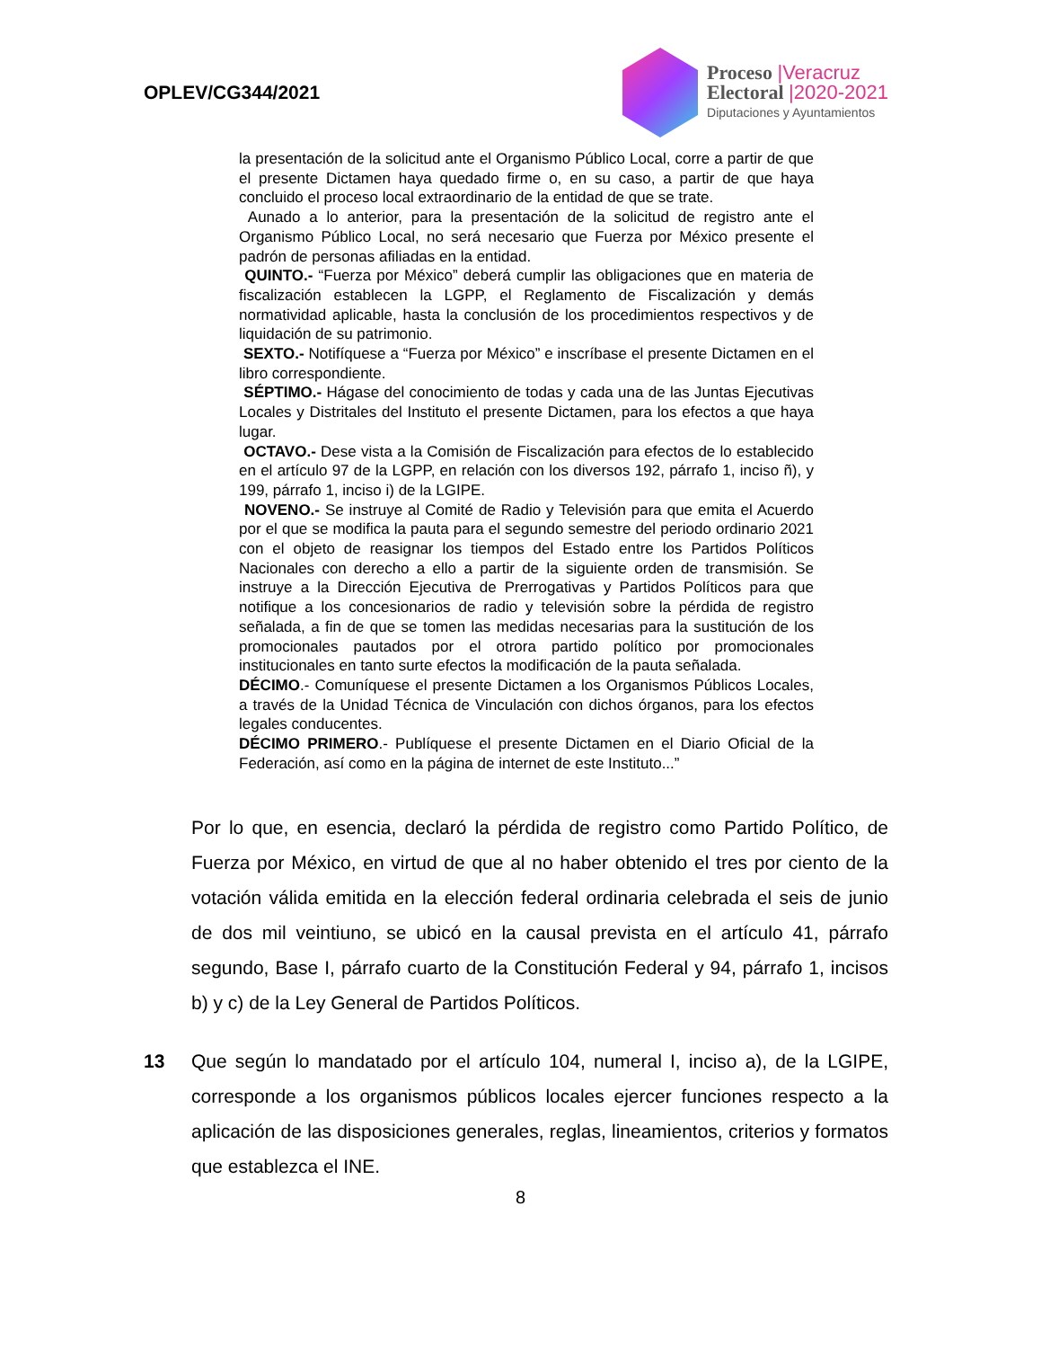OPLEV/CG344/2021
Proceso |Veracruz
Electoral |2020-2021
Diputaciones y Ayuntamientos
la presentación de la solicitud ante el Organismo Público Local, corre a partir de que el presente Dictamen haya quedado firme o, en su caso, a partir de que haya concluido el proceso local extraordinario de la entidad de que se trate.
Aunado a lo anterior, para la presentación de la solicitud de registro ante el Organismo Público Local, no será necesario que Fuerza por México presente el padrón de personas afiliadas en la entidad.
QUINTO.- “Fuerza por México” deberá cumplir las obligaciones que en materia de fiscalización establecen la LGPP, el Reglamento de Fiscalización y demás normatividad aplicable, hasta la conclusión de los procedimientos respectivos y de liquidación de su patrimonio.
SEXTO.- Notifíquese a “Fuerza por México” e inscríbase el presente Dictamen en el libro correspondiente.
SÉPTIMO.- Hágase del conocimiento de todas y cada una de las Juntas Ejecutivas Locales y Distritales del Instituto el presente Dictamen, para los efectos a que haya lugar.
OCTAVO.- Dese vista a la Comisión de Fiscalización para efectos de lo establecido en el artículo 97 de la LGPP, en relación con los diversos 192, párrafo 1, inciso ñ), y 199, párrafo 1, inciso i) de la LGIPE.
NOVENO.- Se instruye al Comité de Radio y Televisión para que emita el Acuerdo por el que se modifica la pauta para el segundo semestre del periodo ordinario 2021 con el objeto de reasignar los tiempos del Estado entre los Partidos Políticos Nacionales con derecho a ello a partir de la siguiente orden de transmisión. Se instruye a la Dirección Ejecutiva de Prerrogativas y Partidos Políticos para que notifique a los concesionarios de radio y televisión sobre la pérdida de registro señalada, a fin de que se tomen las medidas necesarias para la sustitución de los promocionales pautados por el otrora partido político por promocionales institucionales en tanto surte efectos la modificación de la pauta señalada.
DÉCIMO.- Comuníquese el presente Dictamen a los Organismos Públicos Locales, a través de la Unidad Técnica de Vinculación con dichos órganos, para los efectos legales conducentes.
DÉCIMO PRIMERO.- Publíquese el presente Dictamen en el Diario Oficial de la Federación, así como en la página de internet de este Instituto...”
Por lo que, en esencia, declaró la pérdida de registro como Partido Político, de Fuerza por México, en virtud de que al no haber obtenido el tres por ciento de la votación válida emitida en la elección federal ordinaria celebrada el seis de junio de dos mil veintiuno, se ubicó en la causal prevista en el artículo 41, párrafo segundo, Base I, párrafo cuarto de la Constitución Federal y 94, párrafo 1, incisos b) y c) de la Ley General de Partidos Políticos.
13 Que según lo mandatado por el artículo 104, numeral I, inciso a), de la LGIPE, corresponde a los organismos públicos locales ejercer funciones respecto a la aplicación de las disposiciones generales, reglas, lineamientos, criterios y formatos que establezca el INE.
8